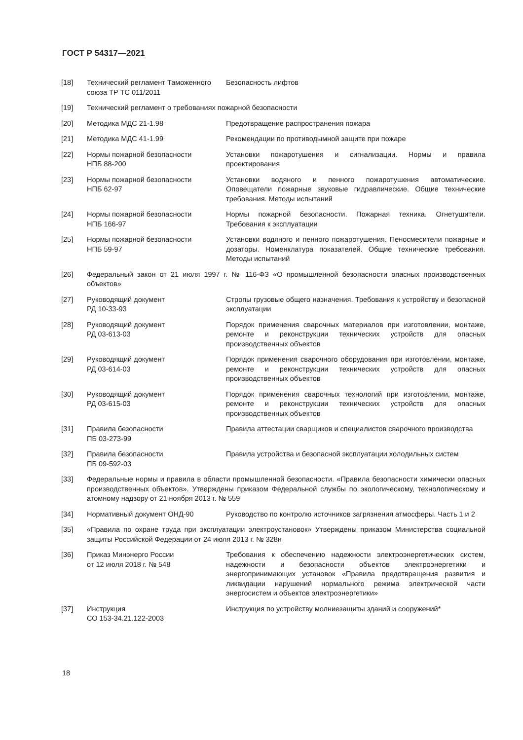ГОСТ Р 54317—2021
[18] Технический регламент Таможенного союза ТР ТС 011/2011
Безопасность лифтов
[19] Технический регламент о требованиях пожарной безопасности
[20] Методика МДС 21-1.98 Предотвращение распространения пожара
[21] Методика МДС 41-1.99 Рекомендации по противодымной защите при пожаре
[22] Нормы пожарной безопасности
НПБ 88-200
Установки пожаротушения и сигнализации. Нормы и правила проектирования
[23] Нормы пожарной безопасности
НПБ 62-97
Установки водяного и пенного пожаротушения автоматические. Оповещатели пожарные звуковые гидравлические. Общие технические требования. Методы испытаний
[24] Нормы пожарной безопасности
НПБ 166-97
Нормы пожарной безопасности. Пожарная техника. Огнетушители. Требования к эксплуатации
[25] Нормы пожарной безопасности
НПБ 59-97
Установки водяного и пенного пожаротушения. Пеносмесители пожарные и дозаторы. Номенклатура показателей. Общие технические требования. Методы испытаний
[26] Федеральный закон от 21 июля 1997 г. № 116-ФЗ «О промышленной безопасности опасных производственных объектов»
[27] Руководящий документ
РД 10-33-93
Стропы грузовые общего назначения. Требования к устройству и безопасной эксплуатации
[28] Руководящий документ
РД 03-613-03
Порядок применения сварочных материалов при изготовлении, монтаже, ремонте и реконструкции технических устройств для опасных производственных объектов
[29] Руководящий документ
РД 03-614-03
Порядок применения сварочного оборудования при изготовлении, монтаже, ремонте и реконструкции технических устройств для опасных производственных объектов
[30] Руководящий документ
РД 03-615-03
Порядок применения сварочных технологий при изготовлении, монтаже, ремонте и реконструкции технических устройств для опасных производственных объектов
[31] Правила безопасности
ПБ 03-273-99
Правила аттестации сварщиков и специалистов сварочного производства
[32] Правила безопасности
ПБ 09-592-03
Правила устройства и безопасной эксплуатации холодильных систем
[33] Федеральные нормы и правила в области промышленной безопасности. «Правила безопасности химически опасных производственных объектов». Утверждены приказом Федеральной службы по экологическому, технологическому и атомному надзору от 21 ноября 2013 г. № 559
[34] Нормативный документ ОНД-90 Руководство по контролю источников загрязнения атмосферы. Часть 1 и 2
[35] «Правила по охране труда при эксплуатации электроустановок» Утверждены приказом Министерства социальной защиты Российской Федерации от 24 июля 2013 г. № 328н
[36] Приказ Минэнерго России
от 12 июля 2018 г. № 548
Требования к обеспечению надежности электроэнергетических систем, надежности и безопасности объектов электроэнергетики и энергопринимающих установок «Правила предотвращения развития и ликвидации нарушений нормального режима электрической части энергосистем и объектов электроэнергетики»
[37] Инструкция
СО 153-34.21.122-2003
Инструкция по устройству молниезащиты зданий и сооружений*
18